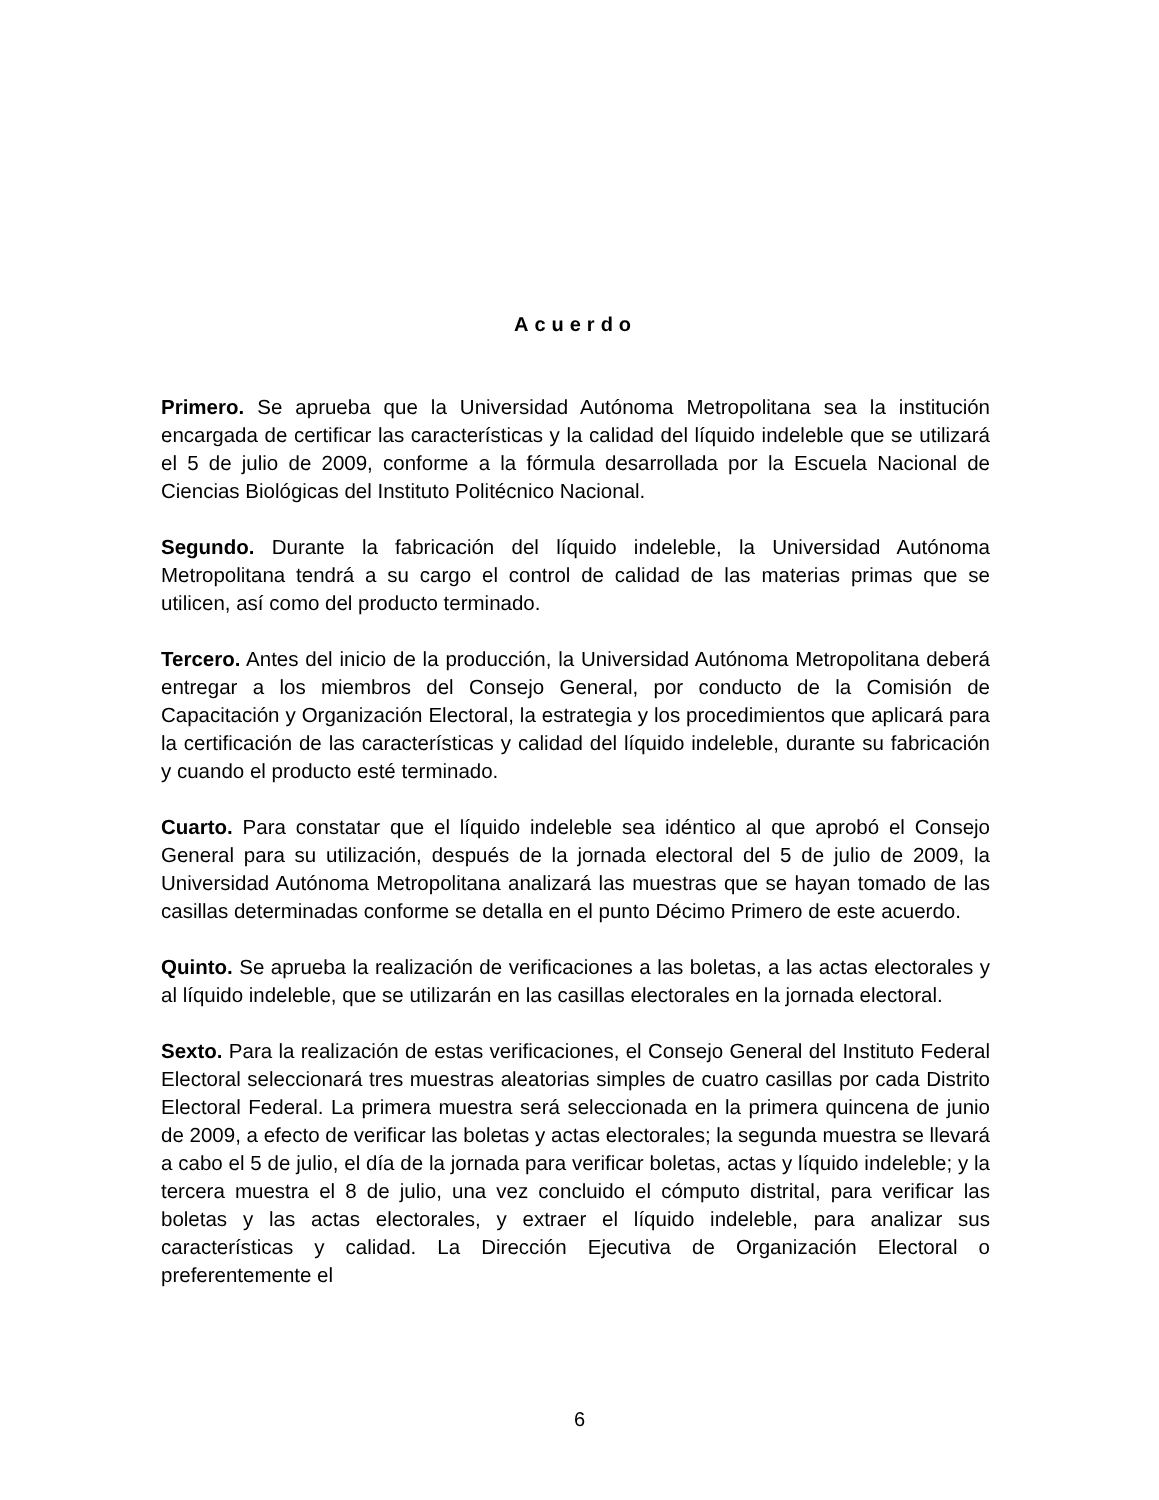Acuerdo
Primero. Se aprueba que la Universidad Autónoma Metropolitana sea la institución encargada de certificar las características y la calidad del líquido indeleble que se utilizará el 5 de julio de 2009, conforme a la fórmula desarrollada por la Escuela Nacional de Ciencias Biológicas del Instituto Politécnico Nacional.
Segundo. Durante la fabricación del líquido indeleble, la Universidad Autónoma Metropolitana tendrá a su cargo el control de calidad de las materias primas que se utilicen, así como del producto terminado.
Tercero. Antes del inicio de la producción, la Universidad Autónoma Metropolitana deberá entregar a los miembros del Consejo General, por conducto de la Comisión de Capacitación y Organización Electoral, la estrategia y los procedimientos que aplicará para la certificación de las características y calidad del líquido indeleble, durante su fabricación y cuando el producto esté terminado.
Cuarto. Para constatar que el líquido indeleble sea idéntico al que aprobó el Consejo General para su utilización, después de la jornada electoral del 5 de julio de 2009, la Universidad Autónoma Metropolitana analizará las muestras que se hayan tomado de las casillas determinadas conforme se detalla en el punto Décimo Primero de este acuerdo.
Quinto. Se aprueba la realización de verificaciones a las boletas, a las actas electorales y al líquido indeleble, que se utilizarán en las casillas electorales en la jornada electoral.
Sexto. Para la realización de estas verificaciones, el Consejo General del Instituto Federal Electoral seleccionará tres muestras aleatorias simples de cuatro casillas por cada Distrito Electoral Federal. La primera muestra será seleccionada en la primera quincena de junio de 2009, a efecto de verificar las boletas y actas electorales; la segunda muestra se llevará a cabo el 5 de julio, el día de la jornada para verificar boletas, actas y líquido indeleble; y la tercera muestra el 8 de julio, una vez concluido el cómputo distrital, para verificar las boletas y las actas electorales, y extraer el líquido indeleble, para analizar sus características y calidad. La Dirección Ejecutiva de Organización Electoral o preferentemente el
6